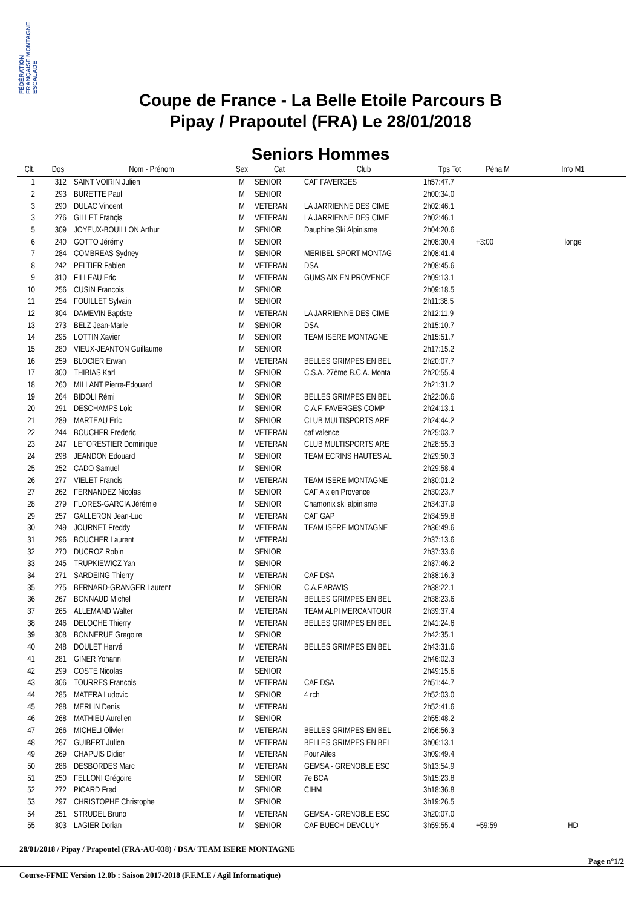FÉDÉRATION FRANÇAISE MONTAGNE ESCALADE
Coupe de France - La Belle Etoile Parcours B
Pipay / Prapoutel (FRA) Le 28/01/2018
Seniors Hommes
| Clt. | Dos | Nom - Prénom | Sex | Cat | Club | Tps Tot | Péna M | Info M1 |
| --- | --- | --- | --- | --- | --- | --- | --- | --- |
| 1 | 312 | SAINT VOIRIN Julien | M | SENIOR | CAF FAVERGES | 1h57:47.7 | | |
| 2 | 293 | BURETTE Paul | M | SENIOR | | 2h00:34.0 | | |
| 3 | 290 | DULAC Vincent | M | VETERAN | LA JARRIENNE DES CIME | 2h02:46.1 | | |
| 3 | 276 | GILLET Françis | M | VETERAN | LA JARRIENNE DES CIME | 2h02:46.1 | | |
| 5 | 309 | JOYEUX-BOUILLON Arthur | M | SENIOR | Dauphine Ski Alpinisme | 2h04:20.6 | | |
| 6 | 240 | GOTTO Jérémy | M | SENIOR | | 2h08:30.4 | +3:00 | longe |
| 7 | 284 | COMBREAS Sydney | M | SENIOR | MERIBEL SPORT MONTAG | 2h08:41.4 | | |
| 8 | 242 | PELTIER Fabien | M | VETERAN | DSA | 2h08:45.6 | | |
| 9 | 310 | FILLEAU Eric | M | VETERAN | GUMS AIX EN PROVENCE | 2h09:13.1 | | |
| 10 | 256 | CUSIN Francois | M | SENIOR | | 2h09:18.5 | | |
| 11 | 254 | FOUILLET Sylvain | M | SENIOR | | 2h11:38.5 | | |
| 12 | 304 | DAMEVIN Baptiste | M | VETERAN | LA JARRIENNE DES CIME | 2h12:11.9 | | |
| 13 | 273 | BELZ Jean-Marie | M | SENIOR | DSA | 2h15:10.7 | | |
| 14 | 295 | LOTTIN Xavier | M | SENIOR | TEAM ISERE MONTAGNE | 2h15:51.7 | | |
| 15 | 280 | VIEUX-JEANTON Guillaume | M | SENIOR | | 2h17:15.2 | | |
| 16 | 259 | BLOCIER Erwan | M | VETERAN | BELLES GRIMPES EN BEL | 2h20:07.7 | | |
| 17 | 300 | THIBIAS Karl | M | SENIOR | C.S.A. 27ème B.C.A. Monta | 2h20:55.4 | | |
| 18 | 260 | MILLANT Pierre-Edouard | M | SENIOR | | 2h21:31.2 | | |
| 19 | 264 | BIDOLI Rémi | M | SENIOR | BELLES GRIMPES EN BEL | 2h22:06.6 | | |
| 20 | 291 | DESCHAMPS Loic | M | SENIOR | C.A.F. FAVERGES COMP | 2h24:13.1 | | |
| 21 | 289 | MARTEAU Eric | M | SENIOR | CLUB MULTISPORTS ARE | 2h24:44.2 | | |
| 22 | 244 | BOUCHER Frederic | M | VETERAN | caf valence | 2h25:03.7 | | |
| 23 | 247 | LEFORESTIER Dominique | M | VETERAN | CLUB MULTISPORTS ARE | 2h28:55.3 | | |
| 24 | 298 | JEANDON Edouard | M | SENIOR | TEAM ECRINS HAUTES AL | 2h29:50.3 | | |
| 25 | 252 | CADO Samuel | M | SENIOR | | 2h29:58.4 | | |
| 26 | 277 | VIELET Francis | M | VETERAN | TEAM ISERE MONTAGNE | 2h30:01.2 | | |
| 27 | 262 | FERNANDEZ Nicolas | M | SENIOR | CAF Aix en Provence | 2h30:23.7 | | |
| 28 | 279 | FLORES-GARCIA Jérémie | M | SENIOR | Chamonix ski alpinisme | 2h34:37.9 | | |
| 29 | 257 | GALLERON Jean-Luc | M | VETERAN | CAF GAP | 2h34:59.8 | | |
| 30 | 249 | JOURNET Freddy | M | VETERAN | TEAM ISERE MONTAGNE | 2h36:49.6 | | |
| 31 | 296 | BOUCHER Laurent | M | VETERAN | | 2h37:13.6 | | |
| 32 | 270 | DUCROZ Robin | M | SENIOR | | 2h37:33.6 | | |
| 33 | 245 | TRUPKIEWICZ Yan | M | SENIOR | | 2h37:46.2 | | |
| 34 | 271 | SARDEING Thierry | M | VETERAN | CAF DSA | 2h38:16.3 | | |
| 35 | 275 | BERNARD-GRANGER Laurent | M | SENIOR | C.A.F.ARAVIS | 2h38:22.1 | | |
| 36 | 267 | BONNAUD Michel | M | VETERAN | BELLES GRIMPES EN BEL | 2h38:23.6 | | |
| 37 | 265 | ALLEMAND Walter | M | VETERAN | TEAM ALPI MERCANTOUR | 2h39:37.4 | | |
| 38 | 246 | DELOCHE Thierry | M | VETERAN | BELLES GRIMPES EN BEL | 2h41:24.6 | | |
| 39 | 308 | BONNERUE Gregoire | M | SENIOR | | 2h42:35.1 | | |
| 40 | 248 | DOULET Hervé | M | VETERAN | BELLES GRIMPES EN BEL | 2h43:31.6 | | |
| 41 | 281 | GINER Yohann | M | VETERAN | | 2h46:02.3 | | |
| 42 | 299 | COSTE Nicolas | M | SENIOR | | 2h49:15.6 | | |
| 43 | 306 | TOURRES Francois | M | VETERAN | CAF DSA | 2h51:44.7 | | |
| 44 | 285 | MATERA Ludovic | M | SENIOR | 4 rch | 2h52:03.0 | | |
| 45 | 288 | MERLIN Denis | M | VETERAN | | 2h52:41.6 | | |
| 46 | 268 | MATHIEU Aurelien | M | SENIOR | | 2h55:48.2 | | |
| 47 | 266 | MICHELI Olivier | M | VETERAN | BELLES GRIMPES EN BEL | 2h56:56.3 | | |
| 48 | 287 | GUIBERT Julien | M | VETERAN | BELLES GRIMPES EN BEL | 3h06:13.1 | | |
| 49 | 269 | CHAPUIS Didier | M | VETERAN | Pour Ailes | 3h09:49.4 | | |
| 50 | 286 | DESBORDES Marc | M | VETERAN | GEMSA - GRENOBLE ESC | 3h13:54.9 | | |
| 51 | 250 | FELLONI Grégoire | M | SENIOR | 7e BCA | 3h15:23.8 | | |
| 52 | 272 | PICARD Fred | M | SENIOR | CIHM | 3h18:36.8 | | |
| 53 | 297 | CHRISTOPHE Christophe | M | SENIOR | | 3h19:26.5 | | |
| 54 | 251 | STRUDEL Bruno | M | VETERAN | GEMSA - GRENOBLE ESC | 3h20:07.0 | | |
| 55 | 303 | LAGIER Dorian | M | SENIOR | CAF BUECH DEVOLUY | 3h59:55.4 | +59:59 | HD |
28/01/2018 / Pipay / Prapoutel (FRA-AU-038) / DSA/ TEAM ISERE MONTAGNE
Page n°1/2
Course-FFME Version 12.0b : Saison 2017-2018 (F.F.M.E / Agil Informatique)